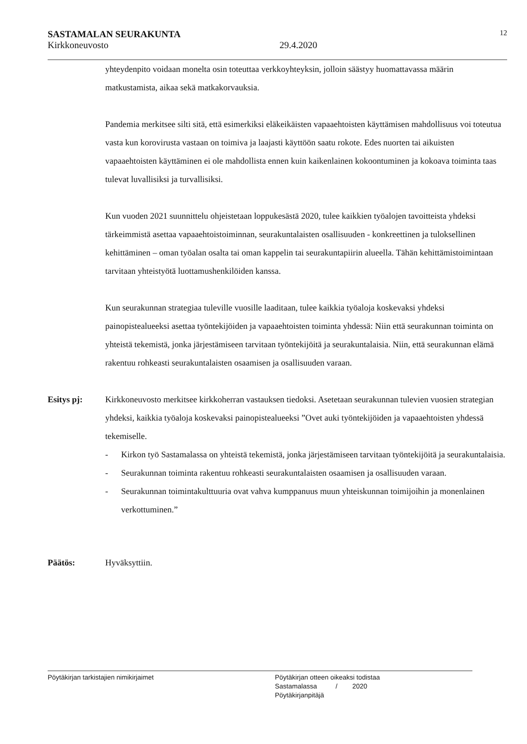SASTAMALAN SEURAKUNTA
12
Kirkkoneuvosto 29.4.2020
yhteydenpito voidaan monelta osin toteuttaa verkkoyhteyksin, jolloin säästyy huomattavassa määrin matkustamista, aikaa sekä matkakorvauksia.
Pandemia merkitsee silti sitä, että esimerkiksi eläkeikäisten vapaaehtoisten käyttämisen mahdollisuus voi toteutua vasta kun korovirusta vastaan on toimiva ja laajasti käyttöön saatu rokote. Edes nuorten tai aikuisten vapaaehtoisten käyttäminen ei ole mahdollista ennen kuin kaikenlainen kokoontuminen ja kokoava toiminta taas tulevat luvallisiksi ja turvallisiksi.
Kun vuoden 2021 suunnittelu ohjeistetaan loppukesästä 2020, tulee kaikkien työalojen tavoitteista yhdeksi tärkeimmistä asettaa vapaaehtoistoiminnan, seurakuntalaisten osallisuuden - konkreettinen ja tuloksellinen kehittäminen – oman työalan osalta tai oman kappelin tai seurakuntapiirin alueella. Tähän kehittämistoimintaan tarvitaan yhteistyötä luottamushenkilöiden kanssa.
Kun seurakunnan strategiaa tuleville vuosille laaditaan, tulee kaikkia työaloja koskevaksi yhdeksi painopistealueeksi asettaa työntekijöiden ja vapaaehtoisten toiminta yhdessä: Niin että seurakunnan toiminta on yhteistä tekemistä, jonka järjestämiseen tarvitaan työntekijöitä ja seurakuntalaisia. Niin, että seurakunnan elämä rakentuu rohkeasti seurakuntalaisten osaamisen ja osallisuuden varaan.
Esitys pj: Kirkkoneuvosto merkitsee kirkkoherran vastauksen tiedoksi. Asetetaan seurakunnan tulevien vuosien strategian yhdeksi, kaikkia työaloja koskevaksi painopistealueeksi ”Ovet auki työntekijöiden ja vapaaehtoisten yhdessä tekemiselle.
- Kirkon työ Sastamalassa on yhteistä tekemistä, jonka järjestämiseen tarvitaan työntekijöitä ja seurakuntalaisia.
- Seurakunnan toiminta rakentuu rohkeasti seurakuntalaisten osaamisen ja osallisuuden varaan.
- Seurakunnan toimintakulttuuria ovat vahva kumppanuus muun yhteiskunnan toimijoihin ja monenlainen verkottuminen.”
Päätös: Hyväksyttiin.
Pöytäkirjan tarkistajien nimikirjaimet
Pöytäkirjan otteen oikeaksi todistaa
Sastamalassa / 2020
Pöytäkirjanpitäjä